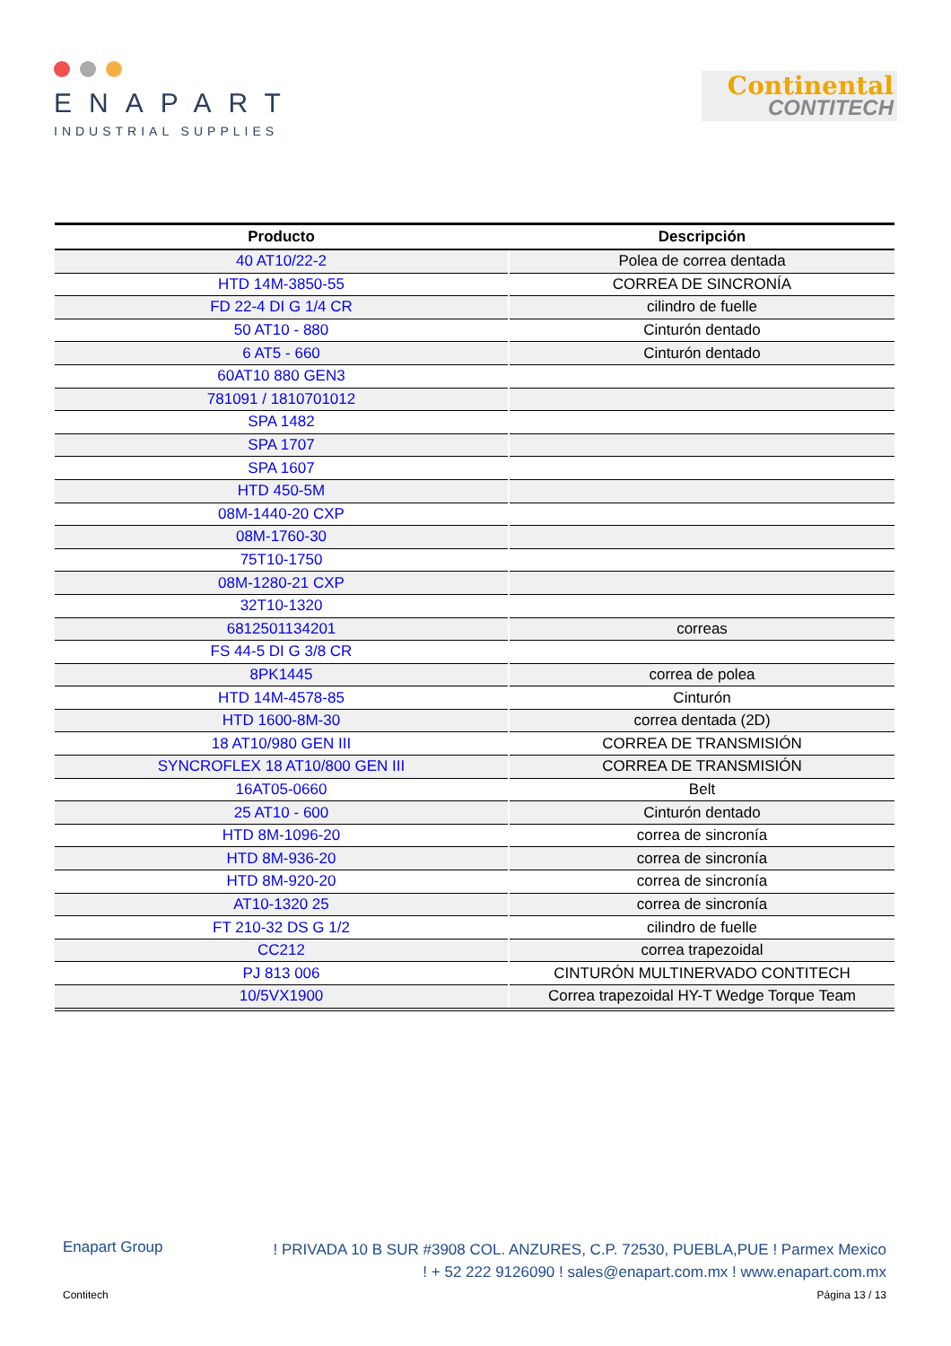ENAPART
INDUSTRIAL SUPPLIES
Continental
CONTITECH
| Producto | Descripción |
| --- | --- |
| 40 AT10/22-2 | Polea de correa dentada |
| HTD 14M-3850-55 | CORREA DE SINCRONÍA |
| FD 22-4 DI G 1/4 CR | cilindro de fuelle |
| 50 AT10 - 880 | Cinturón dentado |
| 6 AT5 - 660 | Cinturón dentado |
| 60AT10 880 GEN3 | |
| 781091 / 1810701012 | |
| SPA 1482 | |
| SPA 1707 | |
| SPA 1607 | |
| HTD 450-5M | |
| 08M-1440-20 CXP | |
| 08M-1760-30 | |
| 75T10-1750 | |
| 08M-1280-21 CXP | |
| 32T10-1320 | |
| 6812501134201 | correas |
| FS 44-5 DI G 3/8 CR | |
| 8PK1445 | correa de polea |
| HTD 14M-4578-85 | Cinturón |
| HTD 1600-8M-30 | correa dentada (2D) |
| 18 AT10/980 GEN III | CORREA DE TRANSMISIÓN |
| SYNCROFLEX 18 AT10/800 GEN III | CORREA DE TRANSMISIÓN |
| 16AT05-0660 | Belt |
| 25 AT10 - 600 | Cinturón dentado |
| HTD 8M-1096-20 | correa de sincronía |
| HTD 8M-936-20 | correa de sincronía |
| HTD 8M-920-20 | correa de sincronía |
| AT10-1320 25 | correa de sincronía |
| FT 210-32 DS G 1/2 | cilindro de fuelle |
| CC212 | correa trapezoidal |
| PJ 813 006 | CINTURÓN MULTINERVADO CONTITECH |
| 10/5VX1900 | Correa trapezoidal HY-T Wedge Torque Team |
! PRIVADA 10 B SUR #3908 COL. ANZURES, C.P. 72530, PUEBLA,PUE ! Parmex Mexico
! + 52 222 9126090 ! sales@enapart.com.mx ! www.enapart.com.mx
Enapart Group
Página 13 / 13 Contitech